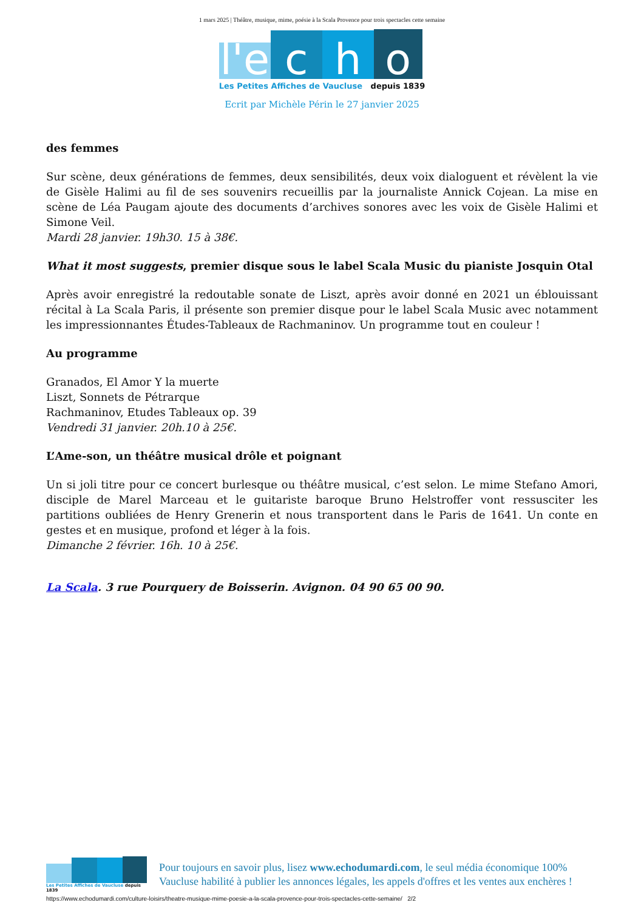1 mars 2025 | Théâtre, musique, mime, poésie à la Scala Provence pour trois spectacles cette semaine
l'e
c
h
o
Les Petites Affiches de Vaucluse depuis 1839
Ecrit par Michèle Périn le 27 janvier 2025
des femmes
Sur scène, deux générations de femmes, deux sensibilités, deux voix dialoguent et révèlent la vie de Gisèle Halimi au fil de ses souvenirs recueillis par la journaliste Annick Cojean. La mise en scène de Léa Paugam ajoute des documents d’archives sonores avec les voix de Gisèle Halimi et Simone Veil.
Mardi 28 janvier. 19h30. 15 à 38€.
What it most suggests, premier disque sous le label Scala Music du pianiste Josquin Otal
Après avoir enregistré la redoutable sonate de Liszt, après avoir donné en 2021 un éblouissant récital à La Scala Paris, il présente son premier disque pour le label Scala Music avec notamment les impressionnantes Études-Tableaux de Rachmaninov. Un programme tout en couleur !
Au programme
Granados, El Amor Y la muerte
Liszt, Sonnets de Pétrarque
Rachmaninov, Etudes Tableaux op. 39
Vendredi 31 janvier. 20h.10 à 25€.
L’Ame-son, un théâtre musical drôle et poignant
Un si joli titre pour ce concert burlesque ou théâtre musical, c’est selon. Le mime Stefano Amori, disciple de Marel Marceau et le guitariste baroque Bruno Helstroffer vont ressusciter les partitions oubliées de Henry Grenerin et nous transportent dans le Paris de 1641. Un conte en gestes et en musique, profond et léger à la fois.
Dimanche 2 février. 16h. 10 à 25€.
La Scala. 3 rue Pourquery de Boisserin. Avignon. 04 90 65 00 90.
Les Petites Affiches de Vaucluse depuis 1839
Pour toujours en savoir plus, lisez www.echodumardi.com, le seul média économique 100% Vaucluse habilité à publier les annonces légales, les appels d'offres et les ventes aux enchères !
https://www.echodumardi.com/culture-loisirs/theatre-musique-mime-poesie-a-la-scala-provence-pour-trois-spectacles-cette-semaine/ 2/2